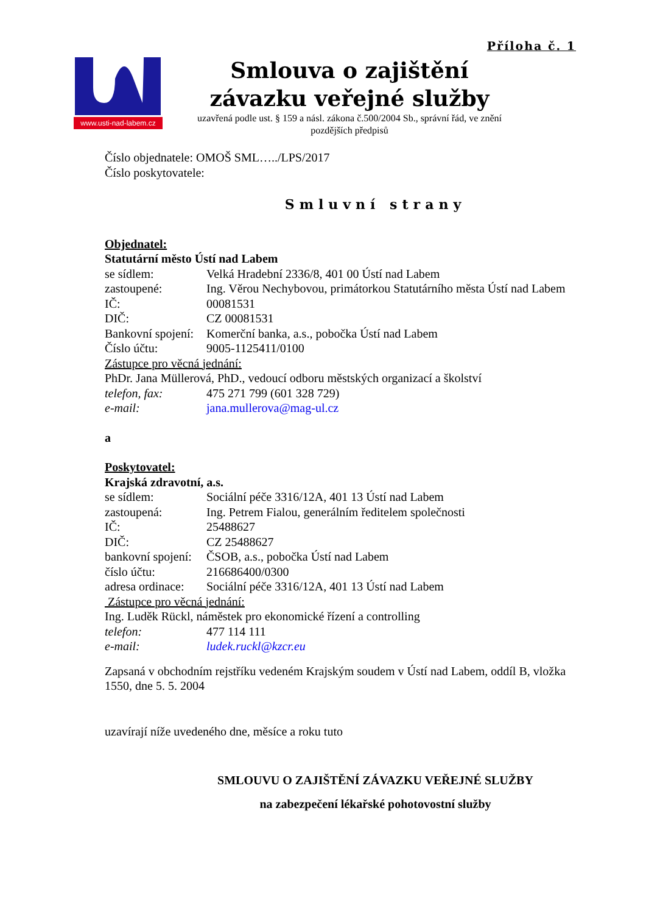Příloha č. 1
www.usti-nad-labem.cz
Smlouva o zajištění
závazku veřejné služby
uzavřená podle ust. § 159 a násl. zákona č.500/2004 Sb., správní řád, ve znění
pozdějších předpisů
Číslo objednatele: OMOŠ SML…../LPS/2017
Číslo poskytovatele:
Smluvní strany
Objednatel:
Statutární město Ústí nad Labem
se sídlem: Velká Hradební 2336/8, 401 00 Ústí nad Labem
zastoupené: Ing. Věrou Nechybovou, primátorkou Statutárního města Ústí nad Labem
IČ: 00081531
DIČ: CZ 00081531
Bankovní spojení: Komerční banka, a.s., pobočka Ústí nad Labem
Číslo účtu: 9005-1125411/0100
Zástupce pro věcná jednání:
PhDr. Jana Müllerová, PhD., vedoucí odboru městských organizací a školství
telefon, fax: 475 271 799 (601 328 729)
e-mail: jana.mullerova@mag-ul.cz
a
Poskytovatel:
Krajská zdravotní, a.s.
se sídlem: Sociální péče 3316/12A, 401 13 Ústí nad Labem
zastoupená: Ing. Petrem Fialou, generálním ředitelem společnosti
IČ: 25488627
DIČ: CZ 25488627
bankovní spojení: ČSOB, a.s., pobočka Ústí nad Labem
číslo účtu: 216686400/0300
adresa ordinace: Sociální péče 3316/12A, 401 13 Ústí nad Labem
Zástupce pro věcná jednání:
Ing. Luděk Rückl, náměstek pro ekonomické řízení a controlling
telefon: 477 114 111
e-mail: ludek.ruckl@kzcr.eu
Zapsaná v obchodním rejstříku vedeném Krajským soudem v Ústí nad Labem, oddíl B, vložka 1550, dne 5. 5. 2004
uzavírají níže uvedeného dne, měsíce a roku tuto
SMLOUVU O ZAJIŠTĚNÍ ZÁVAZKU VEŘEJNÉ SLUŽBY
na zabezpečení lékařské pohotovostní služby